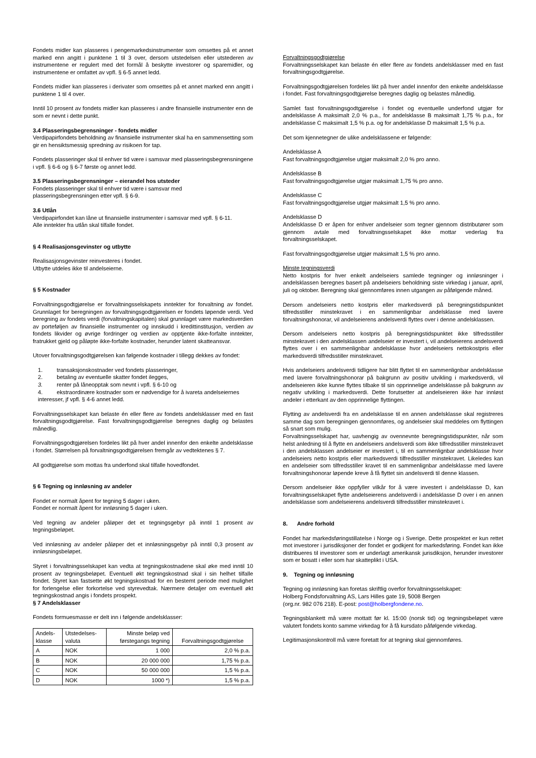Fondets midler kan plasseres i pengemarkedsinstrumenter som omsettes på et annet marked enn angitt i punktene 1 til 3 over, dersom utstedelsen eller utstederen av instrumentene er regulert med det formål å beskytte investorer og sparemidler, og instrumentene er omfattet av vpfl. § 6-5 annet ledd.
Fondets midler kan plasseres i derivater som omsettes på et annet marked enn angitt i punktene 1 til 4 over.
Inntil 10 prosent av fondets midler kan plasseres i andre finansielle instrumenter enn de som er nevnt i dette punkt.
3.4 Plasseringsbegrensninger - fondets midler
Verdipapirfondets beholdning av finansielle instrumenter skal ha en sammensetting som gir en hensiktsmessig spredning av risikoen for tap.
Fondets plasseringer skal til enhver tid være i samsvar med plasseringsbegrensningene i vpfl. § 6-6 og § 6-7 første og annet ledd.
3.5 Plasseringsbegrensninger – eierandel hos utsteder
Fondets plasseringer skal til enhver tid være i samsvar med
plasseringsbegrensningen etter vpfl. § 6-9.
3.6 Utlån
Verdipapirfondet kan låne ut finansielle instrumenter i samsvar med vpfl. § 6-11.
Alle inntekter fra utlån skal tilfalle fondet.
§ 4 Realisasjonsgevinster og utbytte
Realisasjonsgevinster reinvesteres i fondet.
Utbytte utdeles ikke til andelseierne.
§ 5 Kostnader
Forvaltningsgodtgjørelse er forvaltningsselskapets inntekter for forvaltning av fondet. Grunnlaget for beregningen av forvaltningsgodtgjørelsen er fondets løpende verdi. Ved beregning av fondets verdi (forvaltningskapitalen) skal grunnlaget være markedsverdien av porteføljen av finansielle instrumenter og innskudd i kredittinstitusjon, verdien av fondets likvider og øvrige fordringer og verdien av opptjente ikke-forfalte inntekter, fratrukket gjeld og påløpte ikke-forfalte kostnader, herunder latent skatteansvar.
Utover forvaltningsgodtgjørelsen kan følgende kostnader i tillegg dekkes av fondet:
1. transaksjonskostnader ved fondets plasseringer,
2. betaling av eventuelle skatter fondet ilegges,
3. renter på låneopptak som nevnt i vpfl. § 6-10 og
4. ekstraordinære kostnader som er nødvendige for å ivareta andelseiernes interesser, jf vpfl. § 4-6 annet ledd.
Forvaltningsselskapet kan belaste én eller flere av fondets andelsklasser med en fast forvaltningsgodtgjørelse. Fast forvaltningsgodtgjørelse beregnes daglig og belastes månedlig.
Forvaltningsgodtgjørelsen fordeles likt på hver andel innenfor den enkelte andelsklasse i fondet. Størrelsen på forvaltningsgodtgjørelsen fremgår av vedtektenes § 7.
All godtgjørelse som mottas fra underfond skal tilfalle hovedfondet.
§ 6 Tegning og innløsning av andeler
Fondet er normalt åpent for tegning 5 dager i uken.
Fondet er normalt åpent for innløsning 5 dager i uken.
Ved tegning av andeler påløper det et tegningsgebyr på inntil 1 prosent av tegningsbeløpet.
Ved innløsning av andeler påløper det et innløsningsgebyr på inntil 0,3 prosent av innløsningsbeløpet.
Styret i forvaltningsselskapet kan vedta at tegningskostnadene skal øke med inntil 10 prosent av tegningsbeløpet. Eventuell økt tegningskostnad skal i sin helhet tilfalle fondet. Styret kan fastsette økt tegningskostnad for en bestemt periode med mulighet for forlengelse eller forkortelse ved styrevedtak. Nærmere detaljer om eventuell økt tegningskostnad angis i fondets prospekt.
§ 7 Andelsklasser
Fondets formuesmasse er delt inn i følgende andelsklasser:
| Andels- klasse | Utstedelses- valuta | Minste beløp ved førstegangs tegning | Forvaltningsgodtgjørelse |
| --- | --- | --- | --- |
| A | NOK | 1 000 | 2,0 % p.a. |
| B | NOK | 20 000 000 | 1,75 % p.a. |
| C | NOK | 50 000 000 | 1,5 % p.a. |
| D | NOK | 1000 *) | 1,5 % p.a. |
Forvaltningsgodtgjørelse
Forvaltningsselskapet kan belaste én eller flere av fondets andelsklasser med en fast forvaltningsgodtgjørelse.
Forvaltningsgodtgjørelsen fordeles likt på hver andel innenfor den enkelte andelsklasse i fondet. Fast forvaltningsgodtgjørelse beregnes daglig og belastes månedlig.
Samlet fast forvaltningsgodtgjørelse i fondet og eventuelle underfond utgjør for andelsklasse A maksimalt 2,0 % p.a., for andelsklasse B maksimalt 1,75 % p.a., for andelsklasse C maksimalt 1,5 % p.a. og for andelsklasse D maksimalt 1,5 % p.a.
Det som kjennetegner de ulike andelsklassene er følgende:
Andelsklasse A
Fast forvaltningsgodtgjørelse utgjør maksimalt 2,0 % pro anno.
Andelsklasse B
Fast forvaltningsgodtgjørelse utgjør maksimalt 1,75 % pro anno.
Andelsklasse C
Fast forvaltningsgodtgjørelse utgjør maksimalt 1,5 % pro anno.
Andelsklasse D
Andelsklasse D er åpen for enhver andelseier som tegner gjennom distributører som gjennom avtale med forvaltningsselskapet ikke mottar vederlag fra forvaltningsselskapet.
Fast forvaltningsgodtgjørelse utgjør maksimalt 1,5 % pro anno.
Minste tegningsverdi
Netto kostpris for hver enkelt andelseiers samlede tegninger og innløsninger i andelsklassen beregnes basert på andelseiers beholdning siste virkedag i januar, april, juli og oktober. Beregning skal gjennomføres innen utgangen av påfølgende måned.
Dersom andelseiers netto kostpris eller markedsverdi på beregningstidspunktet tilfredsstiller minstekravet i en sammenlignbar andelsklasse med lavere forvaltningshonorar, vil andelseierens andelsverdi flyttes over i denne andelsklassen.
Dersom andelseiers netto kostpris på beregningstidspunktet ikke tilfredsstiller minstekravet i den andelsklassen andelseier er investert i, vil andelseierens andelsverdi flyttes over i en sammenlignbar andelsklasse hvor andelseiers nettokostpris eller markedsverdi tilfredsstiller minstekravet.
Hvis andelseiers andelsverdi tidligere har blitt flyttet til en sammenlignbar andelsklasse med lavere forvaltningshonorar på bakgrunn av positiv utvikling i markedsverdi, vil andelseieren ikke kunne flyttes tilbake til sin opprinnelige andelsklasse på bakgrunn av negativ utvikling i markedsverdi. Dette forutsetter at andelseieren ikke har innløst andeler i etterkant av den opprinnelige flyttingen.
Flytting av andelsverdi fra en andelsklasse til en annen andelsklasse skal registreres samme dag som beregningen gjennomføres, og andelseier skal meddeles om flyttingen så snart som mulig.
Forvaltningsselskapet har, uavhengig av ovennevnte beregningstidspunkter, når som helst anledning til å flytte en andelseiers andelsverdi som ikke tilfredsstiller minstekravet i den andelsklassen andelseier er investert i, til en sammenlignbar andelsklasse hvor andelseiers netto kostpris eller markedsverdi tilfredsstiller minstekravet. Likeledes kan en andelseier som tilfredsstiller kravet til en sammenlignbar andelsklasse med lavere forvaltningshonorar løpende kreve å få flyttet sin andelsverdi til denne klassen.
Dersom andelseier ikke oppfyller vilkår for å være investert i andelsklasse D, kan forvaltningsselskapet flytte andelseierens andelsverdi i andelsklasse D over i en annen andelsklasse som andelseierens andelsverdi tilfredsstiller minstekravet i.
8. Andre forhold
Fondet har markedsføringstillatelse i Norge og i Sverige. Dette prospektet er kun rettet mot investorer i jurisdiksjoner der fondet er godkjent for markedsføring. Fondet kan ikke distribueres til investorer som er underlagt amerikansk jurisdiksjon, herunder investorer som er bosatt i eller som har skatteplikt i USA.
9. Tegning og innløsning
Tegning og innløsning kan foretas skriftlig overfor forvaltningsselskapet:
Holberg Fondsforvaltning AS, Lars Hilles gate 19, 5008 Bergen
(org.nr. 982 076 218). E-post: post@holbergfondene.no.
Tegningsblankett må være mottatt før kl. 15:00 (norsk tid) og tegningsbeløpet være valutert fondets konto samme virkedag for å få kursdato påfølgende virkedag.
Legitimasjonskontroll må være foretatt for at tegning skal gjennomføres.